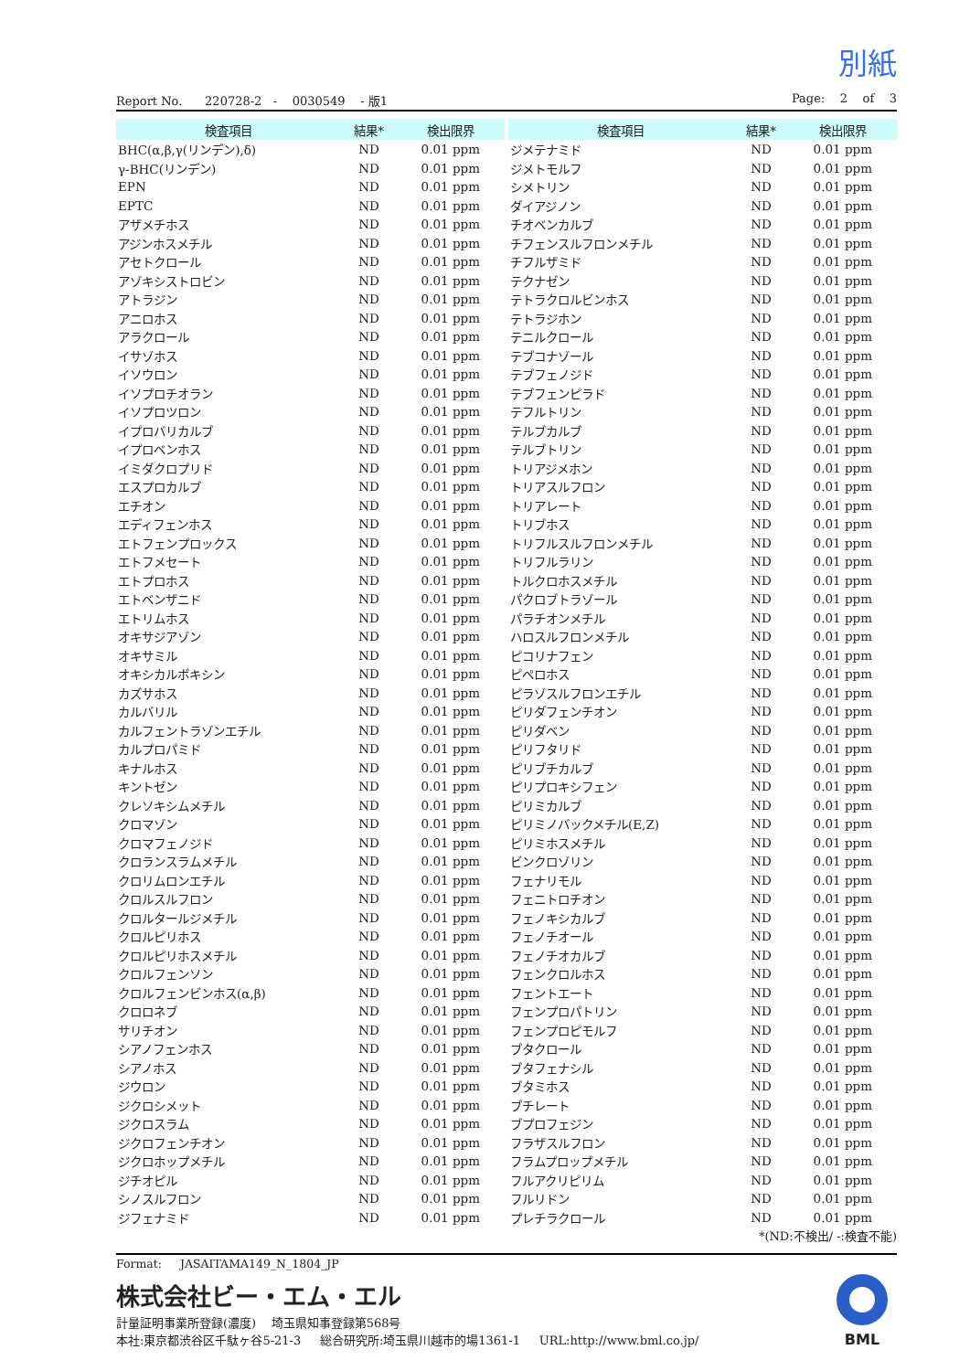別紙
Report No. 220728-2 - 0030549 - 版1 Page: 2 of 3
| 検査項目 | 結果* | 検出限界 |
| --- | --- | --- |
| BHC(α,β,γ(リンデン),δ) | ND | 0.01 ppm |
| γ-BHC(リンデン) | ND | 0.01 ppm |
| EPN | ND | 0.01 ppm |
| EPTC | ND | 0.01 ppm |
| アザメチホス | ND | 0.01 ppm |
| アジンホスメチル | ND | 0.01 ppm |
| アセトクロール | ND | 0.01 ppm |
| アゾキシストロビン | ND | 0.01 ppm |
| アトラジン | ND | 0.01 ppm |
| アニロホス | ND | 0.01 ppm |
| アラクロール | ND | 0.01 ppm |
| イサゾホス | ND | 0.01 ppm |
| イソウロン | ND | 0.01 ppm |
| イソプロチオラン | ND | 0.01 ppm |
| イソプロツロン | ND | 0.01 ppm |
| イプロバリカルブ | ND | 0.01 ppm |
| イプロベンホス | ND | 0.01 ppm |
| イミダクロプリド | ND | 0.01 ppm |
| エスプロカルブ | ND | 0.01 ppm |
| エチオン | ND | 0.01 ppm |
| エディフェンホス | ND | 0.01 ppm |
| エトフェンプロックス | ND | 0.01 ppm |
| エトフメセート | ND | 0.01 ppm |
| エトプロホス | ND | 0.01 ppm |
| エトベンザニド | ND | 0.01 ppm |
| エトリムホス | ND | 0.01 ppm |
| オキサジアゾン | ND | 0.01 ppm |
| オキサミル | ND | 0.01 ppm |
| オキシカルボキシン | ND | 0.01 ppm |
| カズサホス | ND | 0.01 ppm |
| カルバリル | ND | 0.01 ppm |
| カルフェントラゾンエチル | ND | 0.01 ppm |
| カルプロパミド | ND | 0.01 ppm |
| キナルホス | ND | 0.01 ppm |
| キントゼン | ND | 0.01 ppm |
| クレソキシムメチル | ND | 0.01 ppm |
| クロマゾン | ND | 0.01 ppm |
| クロマフェノジド | ND | 0.01 ppm |
| クロランスラムメチル | ND | 0.01 ppm |
| クロリムロンエチル | ND | 0.01 ppm |
| クロルスルフロン | ND | 0.01 ppm |
| クロルタールジメチル | ND | 0.01 ppm |
| クロルピリホス | ND | 0.01 ppm |
| クロルピリホスメチル | ND | 0.01 ppm |
| クロルフェンソン | ND | 0.01 ppm |
| クロルフェンビンホス(α,β) | ND | 0.01 ppm |
| クロロネブ | ND | 0.01 ppm |
| サリチオン | ND | 0.01 ppm |
| シアノフェンホス | ND | 0.01 ppm |
| シアノホス | ND | 0.01 ppm |
| ジウロン | ND | 0.01 ppm |
| ジクロシメット | ND | 0.01 ppm |
| ジクロスラム | ND | 0.01 ppm |
| ジクロフェンチオン | ND | 0.01 ppm |
| ジクロホップメチル | ND | 0.01 ppm |
| ジチオピル | ND | 0.01 ppm |
| シノスルフロン | ND | 0.01 ppm |
| ジフェナミド | ND | 0.01 ppm |
| 検査項目 | 結果* | 検出限界 |
| --- | --- | --- |
| ジメテナミド | ND | 0.01 ppm |
| ジメトモルフ | ND | 0.01 ppm |
| シメトリン | ND | 0.01 ppm |
| ダイアジノン | ND | 0.01 ppm |
| チオベンカルブ | ND | 0.01 ppm |
| チフェンスルフロンメチル | ND | 0.01 ppm |
| チフルザミド | ND | 0.01 ppm |
| テクナゼン | ND | 0.01 ppm |
| テトラクロルビンホス | ND | 0.01 ppm |
| テトラジホン | ND | 0.01 ppm |
| テニルクロール | ND | 0.01 ppm |
| テブコナゾール | ND | 0.01 ppm |
| テブフェノジド | ND | 0.01 ppm |
| テブフェンピラド | ND | 0.01 ppm |
| テフルトリン | ND | 0.01 ppm |
| テルブカルブ | ND | 0.01 ppm |
| テルブトリン | ND | 0.01 ppm |
| トリアジメホン | ND | 0.01 ppm |
| トリアスルフロン | ND | 0.01 ppm |
| トリアレート | ND | 0.01 ppm |
| トリブホス | ND | 0.01 ppm |
| トリフルスルフロンメチル | ND | 0.01 ppm |
| トリフルラリン | ND | 0.01 ppm |
| トルクロホスメチル | ND | 0.01 ppm |
| パクロブトラゾール | ND | 0.01 ppm |
| パラチオンメチル | ND | 0.01 ppm |
| ハロスルフロンメチル | ND | 0.01 ppm |
| ピコリナフェン | ND | 0.01 ppm |
| ピペロホス | ND | 0.01 ppm |
| ピラゾスルフロンエチル | ND | 0.01 ppm |
| ピリダフェンチオン | ND | 0.01 ppm |
| ピリダベン | ND | 0.01 ppm |
| ピリフタリド | ND | 0.01 ppm |
| ピリブチカルブ | ND | 0.01 ppm |
| ピリプロキシフェン | ND | 0.01 ppm |
| ピリミカルブ | ND | 0.01 ppm |
| ピリミノバックメチル(E,Z) | ND | 0.01 ppm |
| ピリミホスメチル | ND | 0.01 ppm |
| ビンクロゾリン | ND | 0.01 ppm |
| フェナリモル | ND | 0.01 ppm |
| フェニトロチオン | ND | 0.01 ppm |
| フェノキシカルブ | ND | 0.01 ppm |
| フェノチオール | ND | 0.01 ppm |
| フェノチオカルブ | ND | 0.01 ppm |
| フェンクロルホス | ND | 0.01 ppm |
| フェントエート | ND | 0.01 ppm |
| フェンプロパトリン | ND | 0.01 ppm |
| フェンプロピモルフ | ND | 0.01 ppm |
| ブタクロール | ND | 0.01 ppm |
| ブタフェナシル | ND | 0.01 ppm |
| ブタミホス | ND | 0.01 ppm |
| ブチレート | ND | 0.01 ppm |
| ブプロフェジン | ND | 0.01 ppm |
| フラザスルフロン | ND | 0.01 ppm |
| フラムプロップメチル | ND | 0.01 ppm |
| フルアクリピリム | ND | 0.01 ppm |
| フルリドン | ND | 0.01 ppm |
| プレチラクロール | ND | 0.01 ppm |
*(ND:不検出/ -:検査不能)
Format: JASAITAMA149_N_1804_JP
株式会社ビー・エム・エル
計量証明事業所登録(濃度) 埼玉県知事登録第568号
本社:東京都渋谷区千駄ヶ谷5-21-3 総合研究所:埼玉県川越市的場1361-1 URL:http://www.bml.co.jp/
BML